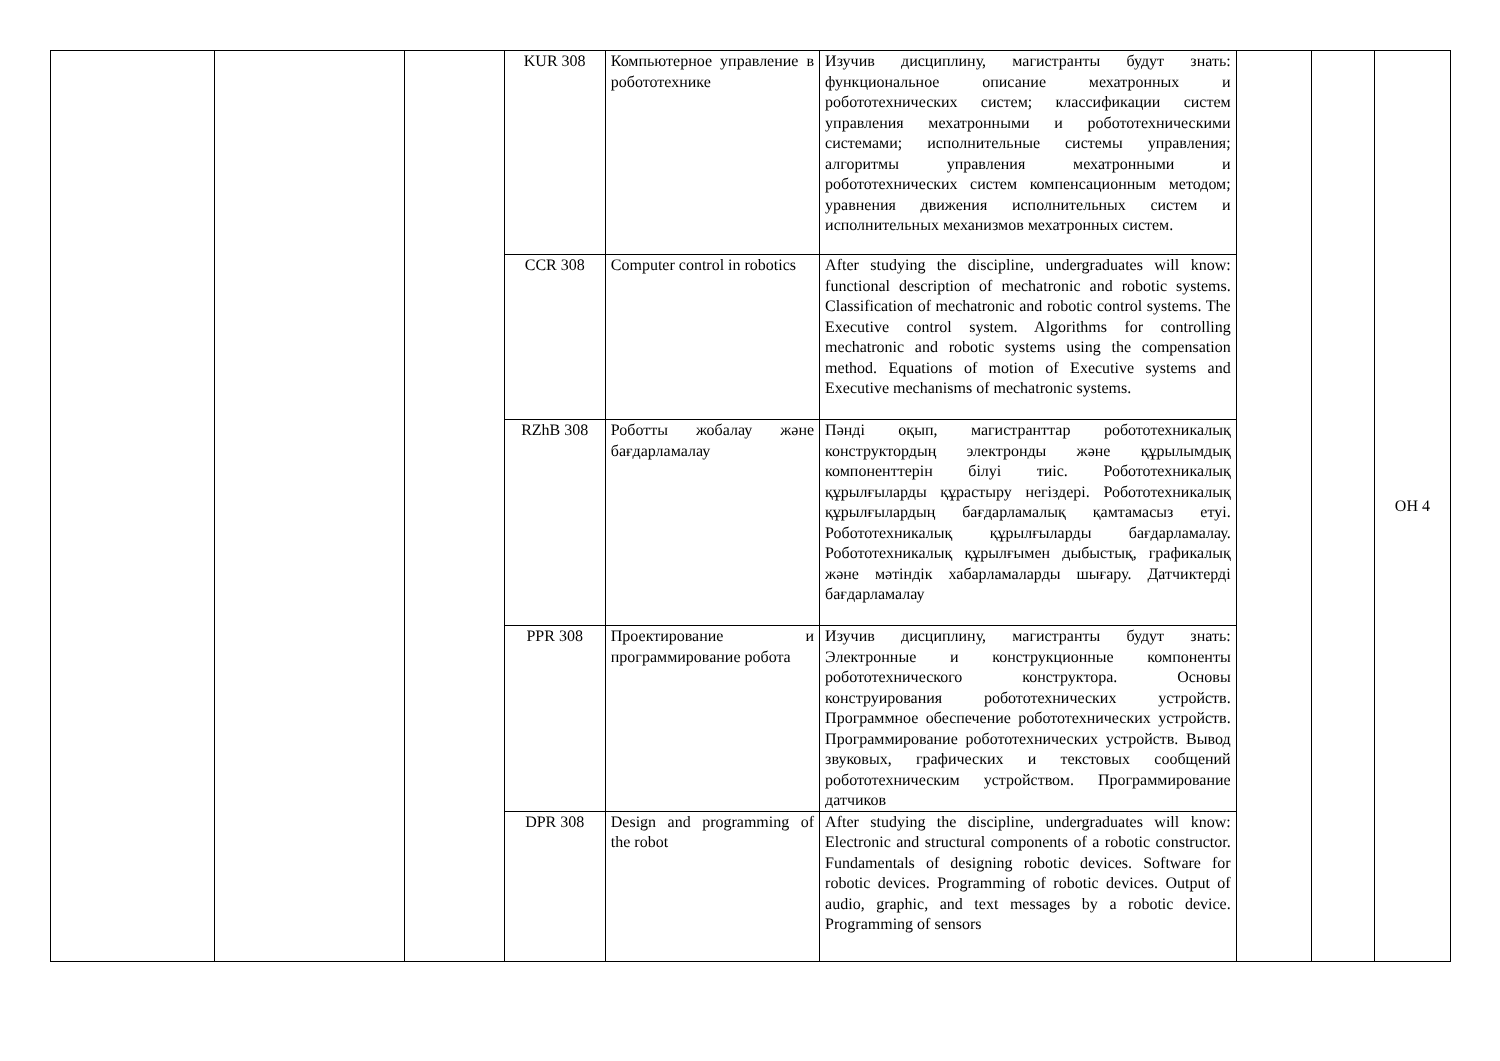| | | | KUR 308 | Компьютерное управление в робототехнике | Изучив дисциплину, магистранты будут знать: функциональное описание мехатронных и робототехнических систем; классификации систем управления мехатронными и робототехническими системами; исполнительные системы управления; алгоритмы управления мехатронными и робототехнических систем компенсационным методом; уравнения движения исполнительных систем и исполнительных механизмов мехатронных систем. | | | ОН 4 |
| | | | CCR 308 | Computer control in robotics | After studying the discipline, undergraduates will know: functional description of mechatronic and robotic systems. Classification of mechatronic and robotic control systems. The Executive control system. Algorithms for controlling mechatronic and robotic systems using the compensation method. Equations of motion of Executive systems and Executive mechanisms of mechatronic systems. | | | |
| | | | RZhB 308 | Роботты жобалау және бағдарламалау | Пәнді оқып, магистранттар робототехникалық конструктордың электронды және құрылымдық компоненттерін білуі тиіс. Робототехникалық құрылғыларды құрастыру негіздері. Робототехникалық құрылғылардың бағдарламалық қамтамасыз етуі. Робототехникалық құрылғыларды бағдарламалау. Робототехникалық құрылғымен дыбыстық, графикалық және мәтіндік хабарламаларды шығару. Датчиктерді бағдарламалау | | | |
| | | | PPR 308 | Проектирование и программирование робота | Изучив дисциплину, магистранты будут знать: Электронные и конструкционные компоненты робототехнического конструктора. Основы конструирования робототехнических устройств. Программное обеспечение робототехнических устройств. Программирование робототехнических устройств. Вывод звуковых, графических и текстовых сообщений робототехническим устройством. Программирование датчиков | | | |
| | | | DPR 308 | Design and programming of the robot | After studying the discipline, undergraduates will know: Electronic and structural components of a robotic constructor. Fundamentals of designing robotic devices. Software for robotic devices. Programming of robotic devices. Output of audio, graphic, and text messages by a robotic device. Programming of sensors | | | |